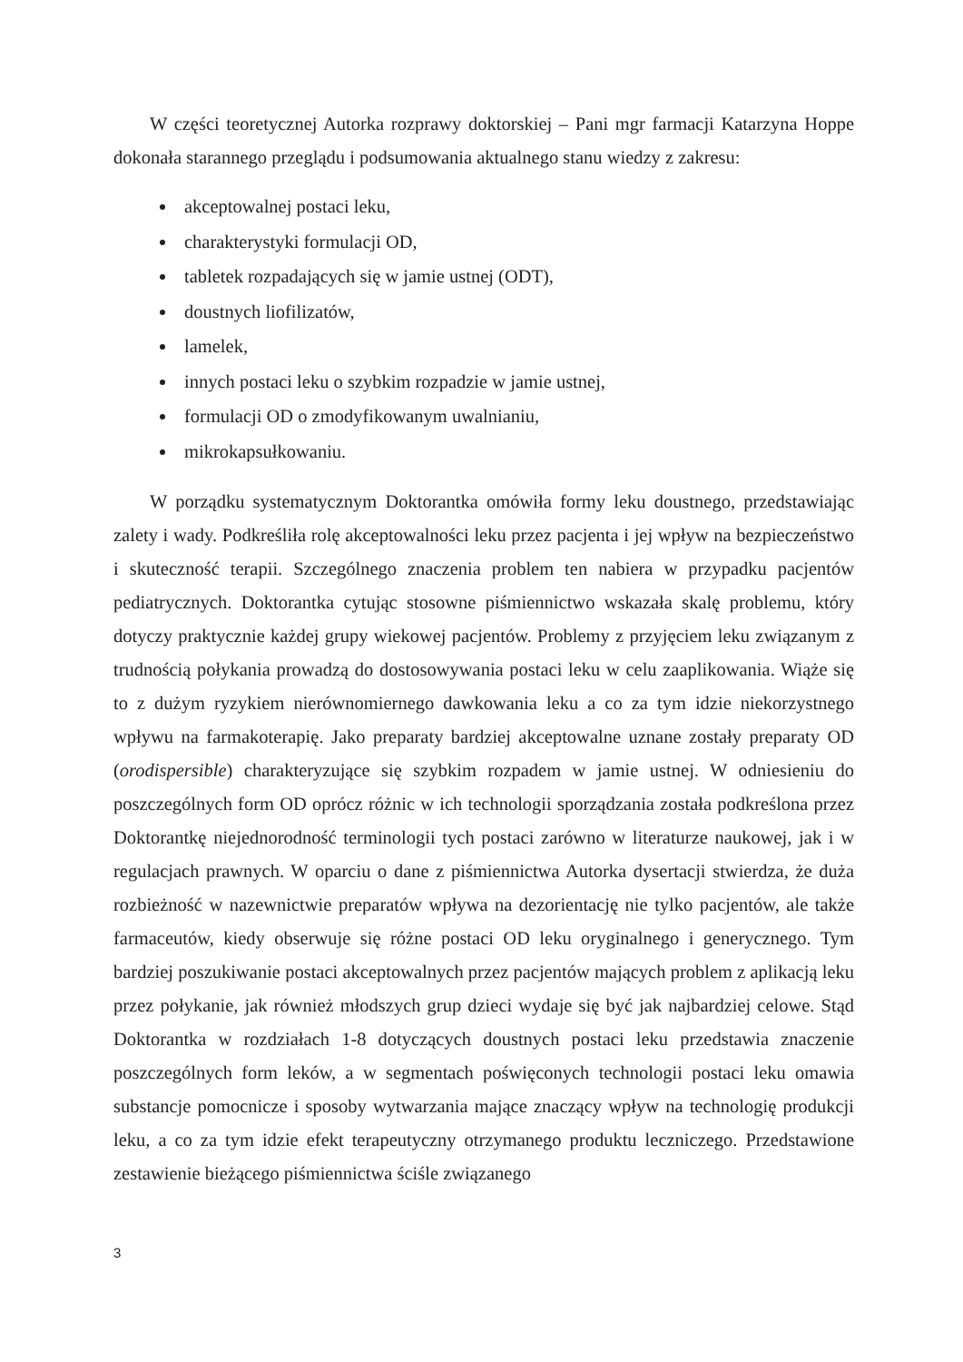W części teoretycznej Autorka rozprawy doktorskiej – Pani mgr farmacji Katarzyna Hoppe dokonała starannego przeglądu i podsumowania aktualnego stanu wiedzy z zakresu:
akceptowalnej postaci leku,
charakterystyki formulacji OD,
tabletek rozpadających się w jamie ustnej (ODT),
doustnych liofilizatów,
lamelek,
innych postaci leku o szybkim rozpadzie w jamie ustnej,
formulacji OD o zmodyfikowanym uwalnianiu,
mikrokapsułkowaniu.
W porządku systematycznym Doktorantka omówiła formy leku doustnego, przedstawiając zalety i wady. Podkreśliła rolę akceptowalności leku przez pacjenta i jej wpływ na bezpieczeństwo i skuteczność terapii. Szczególnego znaczenia problem ten nabiera w przypadku pacjentów pediatrycznych. Doktorantka cytując stosowne piśmiennictwo wskazała skalę problemu, który dotyczy praktycznie każdej grupy wiekowej pacjentów. Problemy z przyjęciem leku związanym z trudnością połykania prowadzą do dostosowywania postaci leku w celu zaaplikowania. Wiąże się to z dużym ryzykiem nierównomiernego dawkowania leku a co za tym idzie niekorzystnego wpływu na farmakoterapię. Jako preparaty bardziej akceptowalne uznane zostały preparaty OD (orodispersible) charakteryzujące się szybkim rozpadem w jamie ustnej. W odniesieniu do poszczególnych form OD oprócz różnic w ich technologii sporządzania została podkreślona przez Doktorantkę niejednorodność terminologii tych postaci zarówno w literaturze naukowej, jak i w regulacjach prawnych. W oparciu o dane z piśmiennictwa Autorka dysertacji stwierdza, że duża rozbieżność w nazewnictwie preparatów wpływa na dezorientację nie tylko pacjentów, ale także farmaceutów, kiedy obserwuje się różne postaci OD leku oryginalnego i generycznego. Tym bardziej poszukiwanie postaci akceptowalnych przez pacjentów mających problem z aplikacją leku przez połykanie, jak również młodszych grup dzieci wydaje się być jak najbardziej celowe. Stąd Doktorantka w rozdziałach 1-8 dotyczących doustnych postaci leku przedstawia znaczenie poszczególnych form leków, a w segmentach poświęconych technologii postaci leku omawia substancje pomocnicze i sposoby wytwarzania mające znaczący wpływ na technologię produkcji leku, a co za tym idzie efekt terapeutyczny otrzymanego produktu leczniczego. Przedstawione zestawienie bieżącego piśmiennictwa ściśle związanego
3